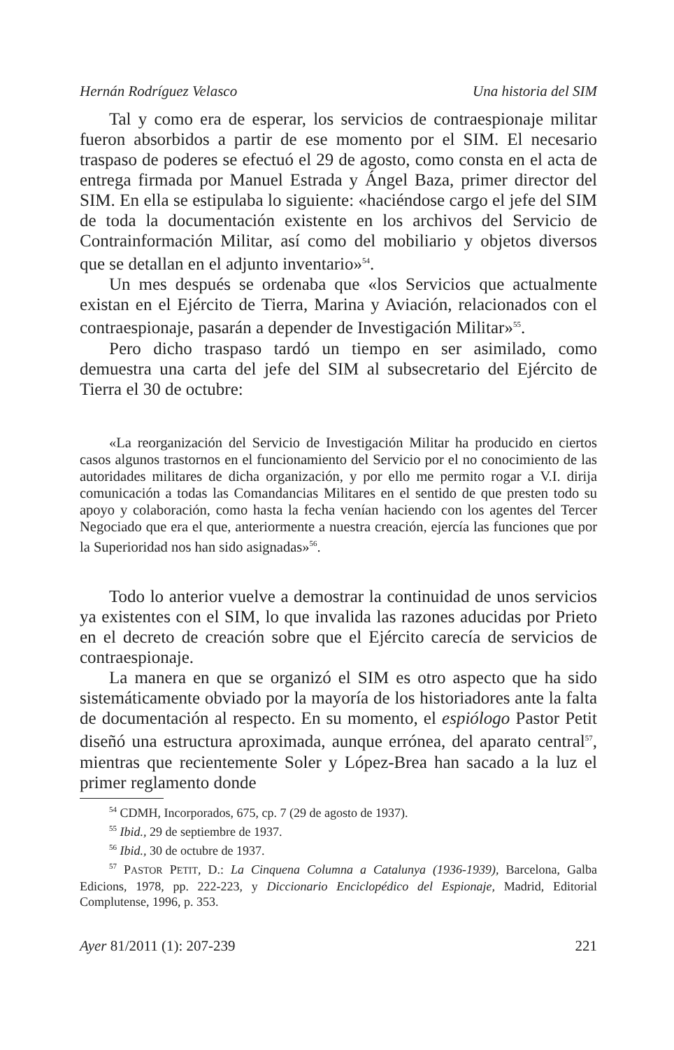Hernán Rodríguez Velasco Una historia del SIM
Tal y como era de esperar, los servicios de contraespionaje militar fueron absorbidos a partir de ese momento por el SIM. El necesario traspaso de poderes se efectuó el 29 de agosto, como consta en el acta de entrega firmada por Manuel Estrada y Ángel Baza, primer director del SIM. En ella se estipulaba lo siguiente: «haciéndose cargo el jefe del SIM de toda la documentación existente en los archivos del Servicio de Contrainformación Militar, así como del mobiliario y objetos diversos que se detallan en el adjunto inventario»<sup>54</sup>.
Un mes después se ordenaba que «los Servicios que actualmente existan en el Ejército de Tierra, Marina y Aviación, relacionados con el contraespionaje, pasarán a depender de Investigación Militar»<sup>55</sup>.
Pero dicho traspaso tardó un tiempo en ser asimilado, como demuestra una carta del jefe del SIM al subsecretario del Ejército de Tierra el 30 de octubre:
«La reorganización del Servicio de Investigación Militar ha producido en ciertos casos algunos trastornos en el funcionamiento del Servicio por el no conocimiento de las autoridades militares de dicha organización, y por ello me permito rogar a V.I. dirija comunicación a todas las Comandancias Militares en el sentido de que presten todo su apoyo y colaboración, como hasta la fecha venían haciendo con los agentes del Tercer Negociado que era el que, anteriormente a nuestra creación, ejercía las funciones que por la Superioridad nos han sido asignadas»<sup>56</sup>.
Todo lo anterior vuelve a demostrar la continuidad de unos servicios ya existentes con el SIM, lo que invalida las razones aducidas por Prieto en el decreto de creación sobre que el Ejército carecía de servicios de contraespionaje.
La manera en que se organizó el SIM es otro aspecto que ha sido sistemáticamente obviado por la mayoría de los historiadores ante la falta de documentación al respecto. En su momento, el espiólogo Pastor Petit diseñó una estructura aproximada, aunque errónea, del aparato central<sup>57</sup>, mientras que recientemente Soler y López-Brea han sacado a la luz el primer reglamento donde
<sup>54</sup> CDMH, Incorporados, 675, cp. 7 (29 de agosto de 1937).
<sup>55</sup> Ibid., 29 de septiembre de 1937.
<sup>56</sup> Ibid., 30 de octubre de 1937.
<sup>57</sup> PASTOR PETIT, D.: La Cinquena Columna a Catalunya (1936-1939), Barcelona, Galba Edicions, 1978, pp. 222-223, y Diccionario Enciclopédico del Espionaje, Madrid, Editorial Complutense, 1996, p. 353.
Ayer 81/2011 (1): 207-239 221